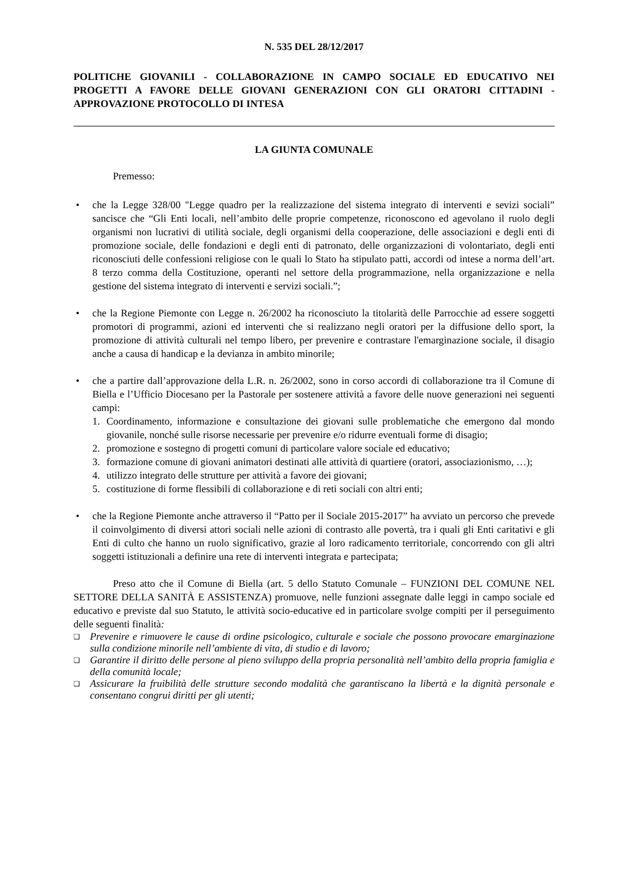N. 535 DEL 28/12/2017
POLITICHE GIOVANILI - COLLABORAZIONE IN CAMPO SOCIALE ED EDUCATIVO NEI PROGETTI A FAVORE DELLE GIOVANI GENERAZIONI CON GLI ORATORI CITTADINI - APPROVAZIONE PROTOCOLLO DI INTESA
LA GIUNTA COMUNALE
Premesso:
• che la Legge 328/00 "Legge quadro per la realizzazione del sistema integrato di interventi e sevizi sociali” sancisce che “Gli Enti locali, nell’ambito delle proprie competenze, riconoscono ed agevolano il ruolo degli organismi non lucrativi di utilità sociale, degli organismi della cooperazione, delle associazioni e degli enti di promozione sociale, delle fondazioni e degli enti di patronato, delle organizzazioni di volontariato, degli enti riconosciuti delle confessioni religiose con le quali lo Stato ha stipulato patti, accordi od intese a norma dell’art. 8 terzo comma della Costituzione, operanti nel settore della programmazione, nella organizzazione e nella gestione del sistema integrato di interventi e servizi sociali.”;
• che la Regione Piemonte con Legge n. 26/2002 ha riconosciuto la titolarità delle Parrocchie ad essere soggetti promotori di programmi, azioni ed interventi che si realizzano negli oratori per la diffusione dello sport, la promozione di attività culturali nel tempo libero, per prevenire e contrastare l'emarginazione sociale, il disagio anche a causa di handicap e la devianza in ambito minorile;
• che a partire dall’approvazione della L.R. n. 26/2002, sono in corso accordi di collaborazione tra il Comune di Biella e l’Ufficio Diocesano per la Pastorale per sostenere attività a favore delle nuove generazioni nei seguenti campi:
1. Coordinamento, informazione e consultazione dei giovani sulle problematiche che emergono dal mondo giovanile, nonché sulle risorse necessarie per prevenire e/o ridurre eventuali forme di disagio;
2. promozione e sostegno di progetti comuni di particolare valore sociale ed educativo;
3. formazione comune di giovani animatori destinati alle attività di quartiere (oratori, associazionismo, …);
4. utilizzo integrato delle strutture per attività a favore dei giovani;
5. costituzione di forme flessibili di collaborazione e di reti sociali con altri enti;
• che la Regione Piemonte anche attraverso il “Patto per il Sociale 2015-2017” ha avviato un percorso che prevede il coinvolgimento di diversi attori sociali nelle azioni di contrasto alle povertà, tra i quali gli Enti caritativi e gli Enti di culto che hanno un ruolo significativo, grazie al loro radicamento territoriale, concorrendo con gli altri soggetti istituzionali a definire una rete di interventi integrata e partecipata;
Preso atto che il Comune di Biella (art. 5 dello Statuto Comunale – FUNZIONI DEL COMUNE NEL SETTORE DELLA SANITÀ E ASSISTENZA) promuove, nelle funzioni assegnate dalle leggi in campo sociale ed educativo e previste dal suo Statuto, le attività socio-educative ed in particolare svolge compiti per il perseguimento delle seguenti finalità:
❑
Prevenire e rimuovere le cause di ordine psicologico, culturale e sociale che possono provocare emarginazione sulla condizione minorile nell’ambiente di vita, di studio e di lavoro;
❑
Garantire il diritto delle persone al pieno sviluppo della propria personalità nell’ambito della propria famiglia e della comunità locale;
❑
Assicurare la fruibilità delle strutture secondo modalità che garantiscano la libertà e la dignità personale e consentano congrui diritti per gli utenti;